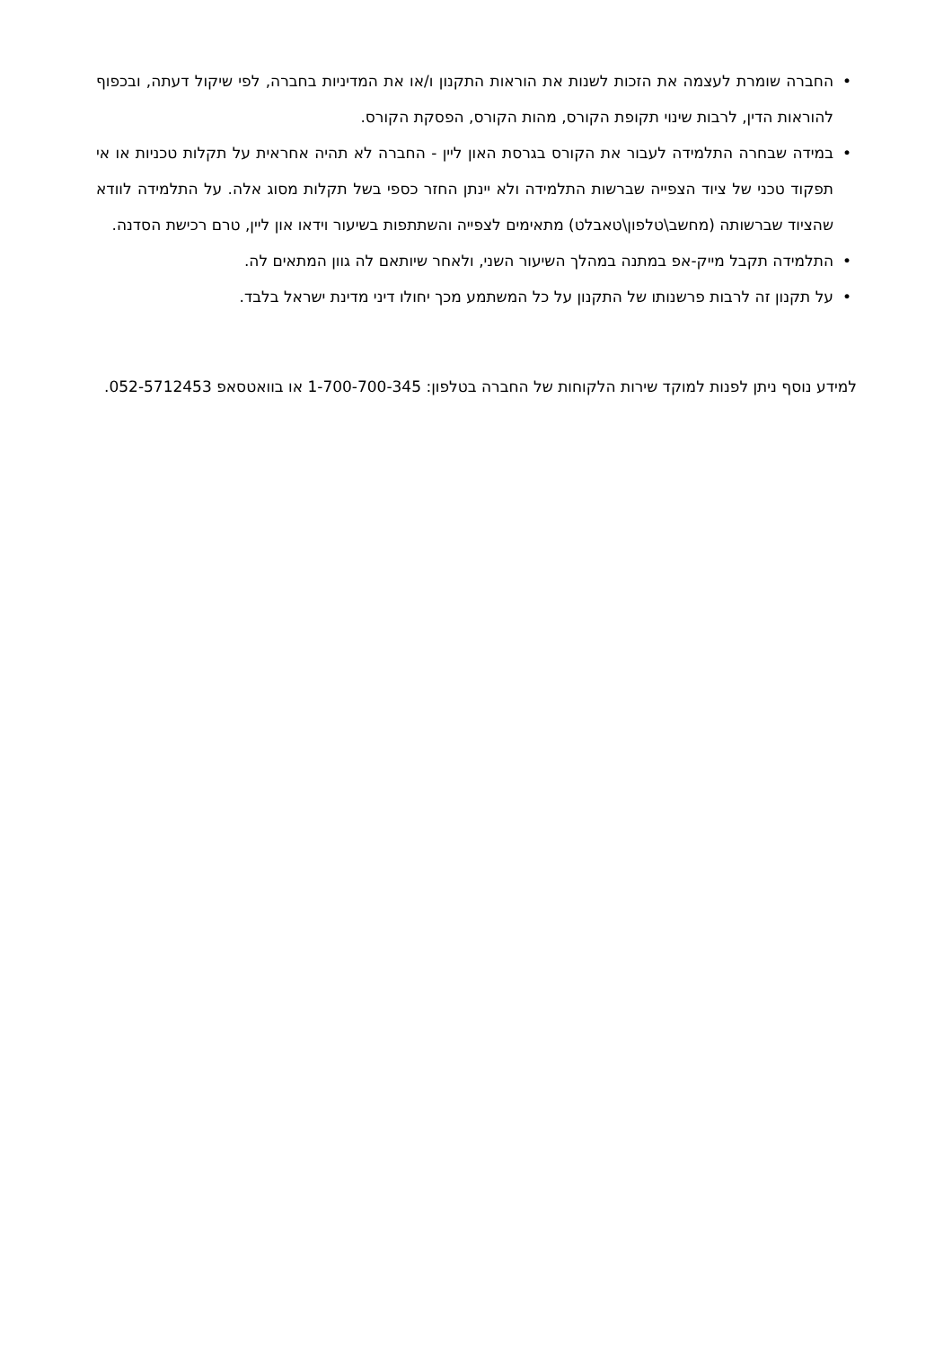• החברה שומרת לעצמה את הזכות לשנות את הוראות התקנון ו/או את המדיניות בחברה, לפי שיקול דעתה, ובכפוף להוראות הדין, לרבות שינוי תקופת הקורס, מהות הקורס, הפסקת הקורס.
• במידה שבחרה התלמידה לעבור את הקורס בגרסת האון ליין - החברה לא תהיה אחראית על תקלות טכניות או אי תפקוד טכני של ציוד הצפייה שברשות התלמידה ולא יינתן החזר כספי בשל תקלות מסוג אלה. על התלמידה לוודא שהציוד שברשותה (מחשב\טלפון\טאבלט) מתאימים לצפייה והשתתפות בשיעור וידאו און ליין, טרם רכישת הסדנה.
• התלמידה תקבל מייק-אפ במתנה במהלך השיעור השני, ולאחר שיותאם לה גוון המתאים לה.
• על תקנון זה לרבות פרשנותו של התקנון על כל המשתמע מכך יחולו דיני מדינת ישראל בלבד.
למידע נוסף ניתן לפנות למוקד שירות הלקוחות של החברה בטלפון: 1-700-700-345 או בוואטסאפ 052-5712453.